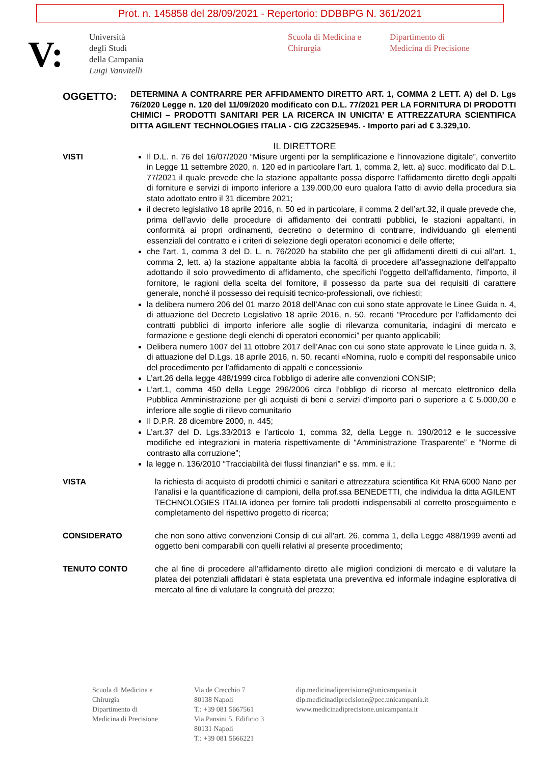Prot. n. 145858 del 28/09/2021 - Repertorio: DDBBPG N. 361/2021
V:
Università
degli Studi
della Campania
Luigi Vanvitelli
Scuola di Medicina e
Chirurgia
Dipartimento di
Medicina di Precisione
OGGETTO:
DETERMINA A CONTRARRE PER AFFIDAMENTO DIRETTO ART. 1, COMMA 2 LETT. A) del D. Lgs 76/2020 Legge n. 120 del 11/09/2020 modificato con D.L. 77/2021 PER LA FORNITURA DI PRODOTTI CHIMICI – PRODOTTI SANITARI PER LA RICERCA IN UNICITA’ E ATTREZZATURA SCIENTIFICA DITTA AGILENT TECHNOLOGIES ITALIA - CIG Z2C325E945. - Importo pari ad € 3.329,10.
IL DIRETTORE
VISTI
Il D.L. n. 76 del 16/07/2020 “Misure urgenti per la semplificazione e l’innovazione digitale”, convertito in Legge 11 settembre 2020, n. 120 ed in particolare l’art. 1, comma 2, lett. a) succ. modificato dal D.L. 77/2021 il quale prevede che la stazione appaltante possa disporre l’affidamento diretto degli appalti di forniture e servizi di importo inferiore a 139.000,00 euro qualora l’atto di avvio della procedura sia stato adottato entro il 31 dicembre 2021;
il decreto legislativo 18 aprile 2016, n. 50 ed in particolare, il comma 2 dell’art.32, il quale prevede che, prima dell’avvio delle procedure di affidamento dei contratti pubblici, le stazioni appaltanti, in conformità ai propri ordinamenti, decretino o determino di contrarre, individuando gli elementi essenziali del contratto e i criteri di selezione degli operatori economici e delle offerte;
che l'art. 1, comma 3 del D. L. n. 76/2020 ha stabilito che per gli affidamenti diretti di cui all'art. 1, comma 2, lett. a) la stazione appaltante abbia la facoltà di procedere all'assegnazione dell'appalto adottando il solo provvedimento di affidamento, che specifichi l'oggetto dell'affidamento, l'importo, il fornitore, le ragioni della scelta del fornitore, il possesso da parte sua dei requisiti di carattere generale, nonché il possesso dei requisiti tecnico-professionali, ove richiesti;
la delibera numero 206 del 01 marzo 2018 dell’Anac con cui sono state approvate le Linee Guida n. 4, di attuazione del Decreto Legislativo 18 aprile 2016, n. 50, recanti “Procedure per l’affidamento dei contratti pubblici di importo inferiore alle soglie di rilevanza comunitaria, indagini di mercato e formazione e gestione degli elenchi di operatori economici” per quanto applicabili;
Delibera numero 1007 del 11 ottobre 2017 dell’Anac con cui sono state approvate le Linee guida n. 3, di attuazione del D.Lgs. 18 aprile 2016, n. 50, recanti «Nomina, ruolo e compiti del responsabile unico del procedimento per l’affidamento di appalti e concessioni»
L’art.26 della legge 488/1999 circa l’obbligo di aderire alle convenzioni CONSIP;
L’art.1, comma 450 della Legge 296/2006 circa l’obbligo di ricorso al mercato elettronico della Pubblica Amministrazione per gli acquisti di beni e servizi d’importo pari o superiore a € 5.000,00 e inferiore alle soglie di rilievo comunitario
Il D.P.R. 28 dicembre 2000, n. 445;
L’art.37 del D. Lgs.33/2013 e l’articolo 1, comma 32, della Legge n. 190/2012 e le successive modifiche ed integrazioni in materia rispettivamente di “Amministrazione Trasparente” e “Norme di contrasto alla corruzione”;
la legge n. 136/2010 “Tracciabilità dei flussi finanziari” e ss. mm. e ii.;
VISTA la richiesta di acquisto di prodotti chimici e sanitari e attrezzatura scientifica Kit RNA 6000 Nano per l'analisi e la quantificazione di campioni, della prof.ssa BENEDETTI, che individua la ditta AGILENT TECHNOLOGIES ITALIA idonea per fornire tali prodotti indispensabili al corretto proseguimento e completamento del rispettivo progetto di ricerca;
CONSIDERATO che non sono attive convenzioni Consip di cui all'art. 26, comma 1, della Legge 488/1999 aventi ad oggetto beni comparabili con quelli relativi al presente procedimento;
TENUTO CONTO che al fine di procedere all’affidamento diretto alle migliori condizioni di mercato e di valutare la platea dei potenziali affidatari è stata espletata una preventiva ed informale indagine esplorativa di mercato al fine di valutare la congruità del prezzo;
Scuola di Medicina e
Chirurgia
Dipartimento di
Medicina di Precisione
Via de Crecchio 7
80138 Napoli
T.: +39 081 5667561
Via Pansini 5, Edificio 3
80131 Napoli
T.: +39 081 5666221
dip.medicinadiprecisione@unicampania.it
dip.medicinadiprecisione@pec.unicampania.it
www.medicinadiprecisione.unicampania.it